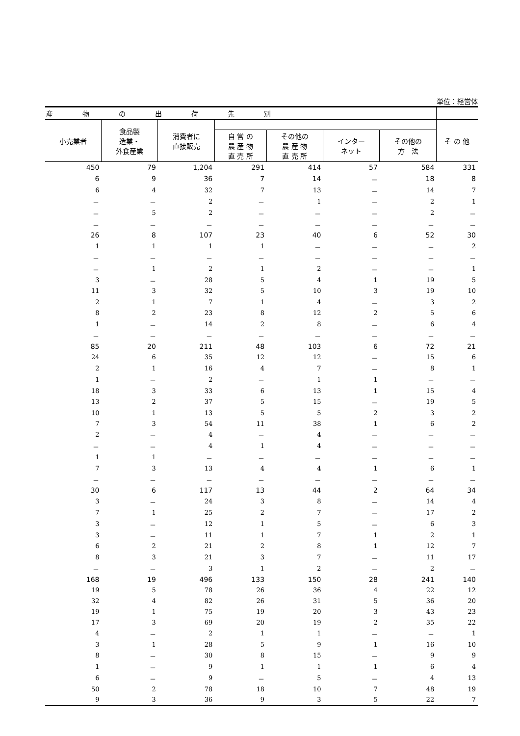単位：経営体
| 産物の出荷先別 | | | | | | | |
| --- | --- | --- | --- | --- | --- | --- | --- |
| 小売業者 | 食品製 造業・ 外食産業 | 消費者に 直接販売 | | | | | そ の 他 |
| | | | 自 営 の 農 産 物 直 売 所 | その他の 農 産 物 直 売 所 | インター ネット | その他の 方 法 | |
| 450 | 79 | 1,204 | 291 | 414 | 57 | 584 | 331 |
| 6 | 9 | 36 | 7 | 14 | － | 18 | 8 |
| 6 | 4 | 32 | 7 | 13 | － | 14 | 7 |
| － | － | 2 | － | 1 | － | 2 | 1 |
| － | 5 | 2 | － | － | － | 2 | － |
| － | － | － | － | － | － | － | － |
| 26 | 8 | 107 | 23 | 40 | 6 | 52 | 30 |
| 1 | 1 | 1 | 1 | － | － | － | 2 |
| － | － | － | － | － | － | － | － |
| － | 1 | 2 | 1 | 2 | － | － | 1 |
| 3 | － | 28 | 5 | 4 | 1 | 19 | 5 |
| 11 | 3 | 32 | 5 | 10 | 3 | 19 | 10 |
| 2 | 1 | 7 | 1 | 4 | － | 3 | 2 |
| 8 | 2 | 23 | 8 | 12 | 2 | 5 | 6 |
| 1 | － | 14 | 2 | 8 | － | 6 | 4 |
| － | － | － | － | － | － | － | － |
| 85 | 20 | 211 | 48 | 103 | 6 | 72 | 21 |
| 24 | 6 | 35 | 12 | 12 | － | 15 | 6 |
| 2 | 1 | 16 | 4 | 7 | － | 8 | 1 |
| 1 | － | 2 | － | 1 | 1 | － | － |
| 18 | 3 | 33 | 6 | 13 | 1 | 15 | 4 |
| 13 | 2 | 37 | 5 | 15 | － | 19 | 5 |
| 10 | 1 | 13 | 5 | 5 | 2 | 3 | 2 |
| 7 | 3 | 54 | 11 | 38 | 1 | 6 | 2 |
| 2 | － | 4 | － | 4 | － | － | － |
| － | － | 4 | 1 | 4 | － | － | － |
| 1 | 1 | － | － | － | － | － | － |
| 7 | 3 | 13 | 4 | 4 | 1 | 6 | 1 |
| － | － | － | － | － | － | － | － |
| 30 | 6 | 117 | 13 | 44 | 2 | 64 | 34 |
| 3 | － | 24 | 3 | 8 | － | 14 | 4 |
| 7 | 1 | 25 | 2 | 7 | － | 17 | 2 |
| 3 | － | 12 | 1 | 5 | － | 6 | 3 |
| 3 | － | 11 | 1 | 7 | 1 | 2 | 1 |
| 6 | 2 | 21 | 2 | 8 | 1 | 12 | 7 |
| 8 | 3 | 21 | 3 | 7 | － | 11 | 17 |
| － | － | 3 | 1 | 2 | － | 2 | － |
| 168 | 19 | 496 | 133 | 150 | 28 | 241 | 140 |
| 19 | 5 | 78 | 26 | 36 | 4 | 22 | 12 |
| 32 | 4 | 82 | 26 | 31 | 5 | 36 | 20 |
| 19 | 1 | 75 | 19 | 20 | 3 | 43 | 23 |
| 17 | 3 | 69 | 20 | 19 | 2 | 35 | 22 |
| 4 | － | 2 | 1 | 1 | － | － | 1 |
| 3 | 1 | 28 | 5 | 9 | 1 | 16 | 10 |
| 8 | － | 30 | 8 | 15 | － | 9 | 9 |
| 1 | － | 9 | 1 | 1 | 1 | 6 | 4 |
| 6 | － | 9 | － | 5 | － | 4 | 13 |
| 50 | 2 | 78 | 18 | 10 | 7 | 48 | 19 |
| 9 | 3 | 36 | 9 | 3 | 5 | 22 | 7 |